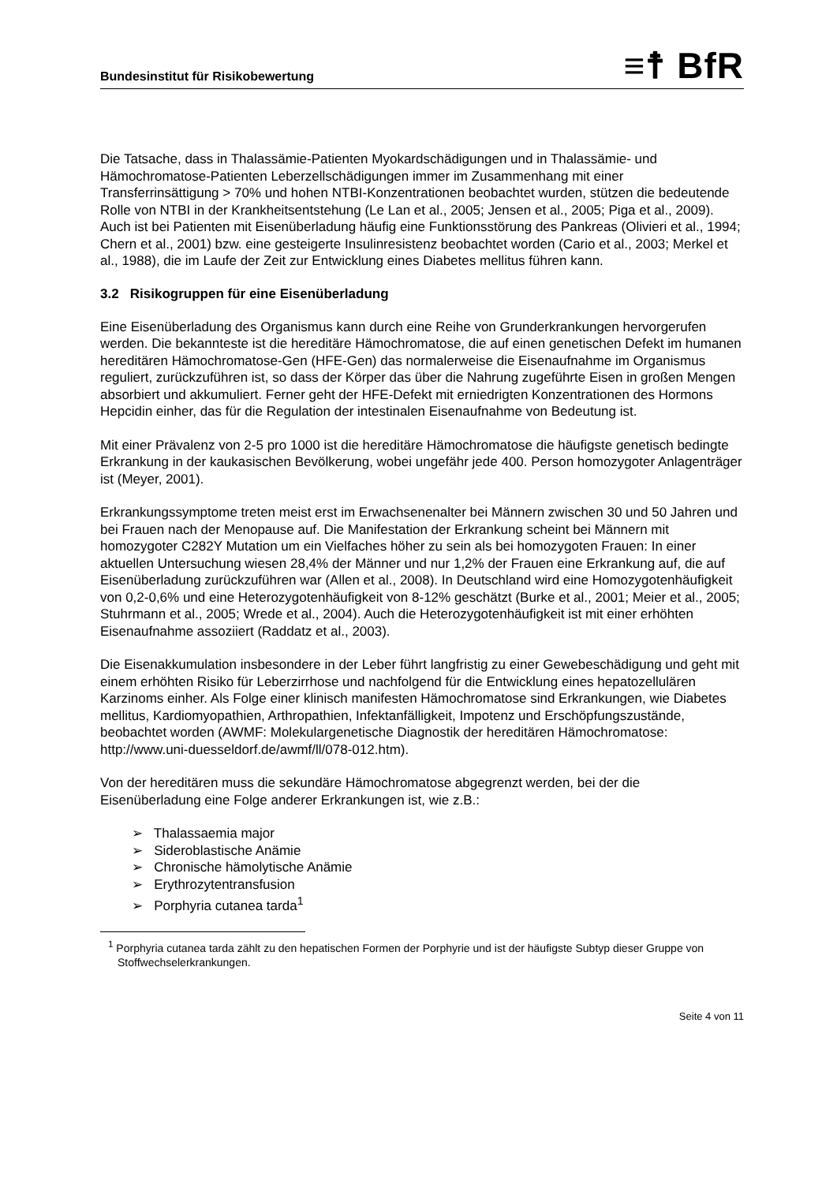Bundesinstitut für Risikobewertung
≡☨ BfR
Die Tatsache, dass in Thalassämie-Patienten Myokardschädigungen und in Thalassämie- und Hämochromatose-Patienten Leberzellschädigungen immer im Zusammenhang mit einer Transferrinsättigung > 70% und hohen NTBI-Konzentrationen beobachtet wurden, stützen die bedeutende Rolle von NTBI in der Krankheitsentstehung (Le Lan et al., 2005; Jensen et al., 2005; Piga et al., 2009). Auch ist bei Patienten mit Eisenüberladung häufig eine Funktionsstörung des Pankreas (Olivieri et al., 1994; Chern et al., 2001) bzw. eine gesteigerte Insulinresistenz beobachtet worden (Cario et al., 2003; Merkel et al., 1988), die im Laufe der Zeit zur Entwicklung eines Diabetes mellitus führen kann.
3.2 Risikogruppen für eine Eisenüberladung
Eine Eisenüberladung des Organismus kann durch eine Reihe von Grunderkrankungen hervorgerufen werden. Die bekannteste ist die hereditäre Hämochromatose, die auf einen genetischen Defekt im humanen hereditären Hämochromatose-Gen (HFE-Gen) das normalerweise die Eisenaufnahme im Organismus reguliert, zurückzuführen ist, so dass der Körper das über die Nahrung zugeführte Eisen in großen Mengen absorbiert und akkumuliert. Ferner geht der HFE-Defekt mit erniedrigten Konzentrationen des Hormons Hepcidin einher, das für die Regulation der intestinalen Eisenaufnahme von Bedeutung ist.
Mit einer Prävalenz von 2-5 pro 1000 ist die hereditäre Hämochromatose die häufigste genetisch bedingte Erkrankung in der kaukasischen Bevölkerung, wobei ungefähr jede 400. Person homozygoter Anlagenträger ist (Meyer, 2001).
Erkrankungssymptome treten meist erst im Erwachsenenalter bei Männern zwischen 30 und 50 Jahren und bei Frauen nach der Menopause auf. Die Manifestation der Erkrankung scheint bei Männern mit homozygoter C282Y Mutation um ein Vielfaches höher zu sein als bei homozygoten Frauen: In einer aktuellen Untersuchung wiesen 28,4% der Männer und nur 1,2% der Frauen eine Erkrankung auf, die auf Eisenüberladung zurückzuführen war (Allen et al., 2008). In Deutschland wird eine Homozygotenhäufigkeit von 0,2-0,6% und eine Heterozygotenhäufigkeit von 8-12% geschätzt (Burke et al., 2001; Meier et al., 2005; Stuhrmann et al., 2005; Wrede et al., 2004). Auch die Heterozygotenhäufigkeit ist mit einer erhöhten Eisenaufnahme assoziiert (Raddatz et al., 2003).
Die Eisenakkumulation insbesondere in der Leber führt langfristig zu einer Gewebeschädigung und geht mit einem erhöhten Risiko für Leberzirrhose und nachfolgend für die Entwicklung eines hepatozellulären Karzinoms einher. Als Folge einer klinisch manifesten Hämochromatose sind Erkrankungen, wie Diabetes mellitus, Kardiomyopathien, Arthropathien, Infektanfälligkeit, Impotenz und Erschöpfungszustände, beobachtet worden (AWMF: Molekulargenetische Diagnostik der hereditären Hämochromatose: http://www.uni-duesseldorf.de/awmf/ll/078-012.htm).
Von der hereditären muss die sekundäre Hämochromatose abgegrenzt werden, bei der die Eisenüberladung eine Folge anderer Erkrankungen ist, wie z.B.:
➢ Thalassaemia major
➢ Sideroblastische Anämie
➢ Chronische hämolytische Anämie
➢ Erythrozytentransfusion
➢ Porphyria cutanea tarda<sup>1</sup>
<sup>1</sup> Porphyria cutanea tarda zählt zu den hepatischen Formen der Porphyrie und ist der häufigste Subtyp dieser Gruppe von Stoffwechselerkrankungen.
Seite 4 von 11